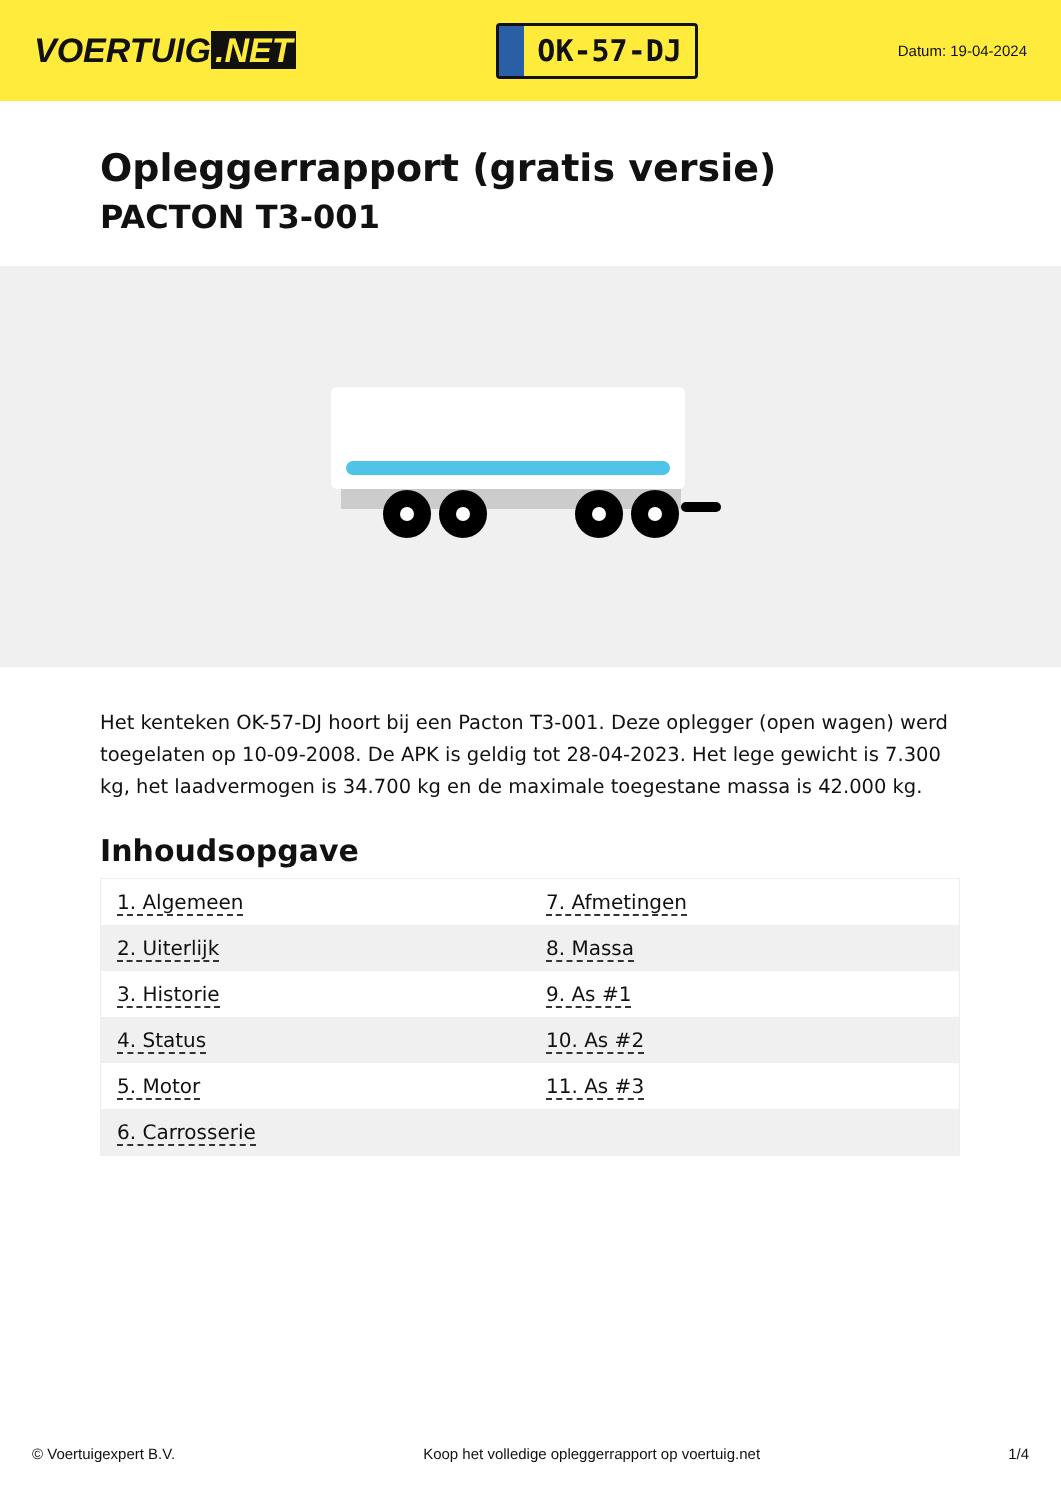VOERTUIG.NET
OK-57-DJ
Datum: 19-04-2024
Opleggerrapport (gratis versie)
PACTON T3-001
Het kenteken OK-57-DJ hoort bij een Pacton T3-001. Deze oplegger (open wagen) werd toegelaten op 10-09-2008. De APK is geldig tot 28-04-2023. Het lege gewicht is 7.300 kg, het laadvermogen is 34.700 kg en de maximale toegestane massa is 42.000 kg.
Inhoudsopgave
| 1. Algemeen | 7. Afmetingen |
| 2. Uiterlijk | 8. Massa |
| 3. Historie | 9. As #1 |
| 4. Status | 10. As #2 |
| 5. Motor | 11. As #3 |
| 6. Carrosserie | |
© Voertuigexpert B.V. Koop het volledige opleggerrapport op voertuig.net 1/4